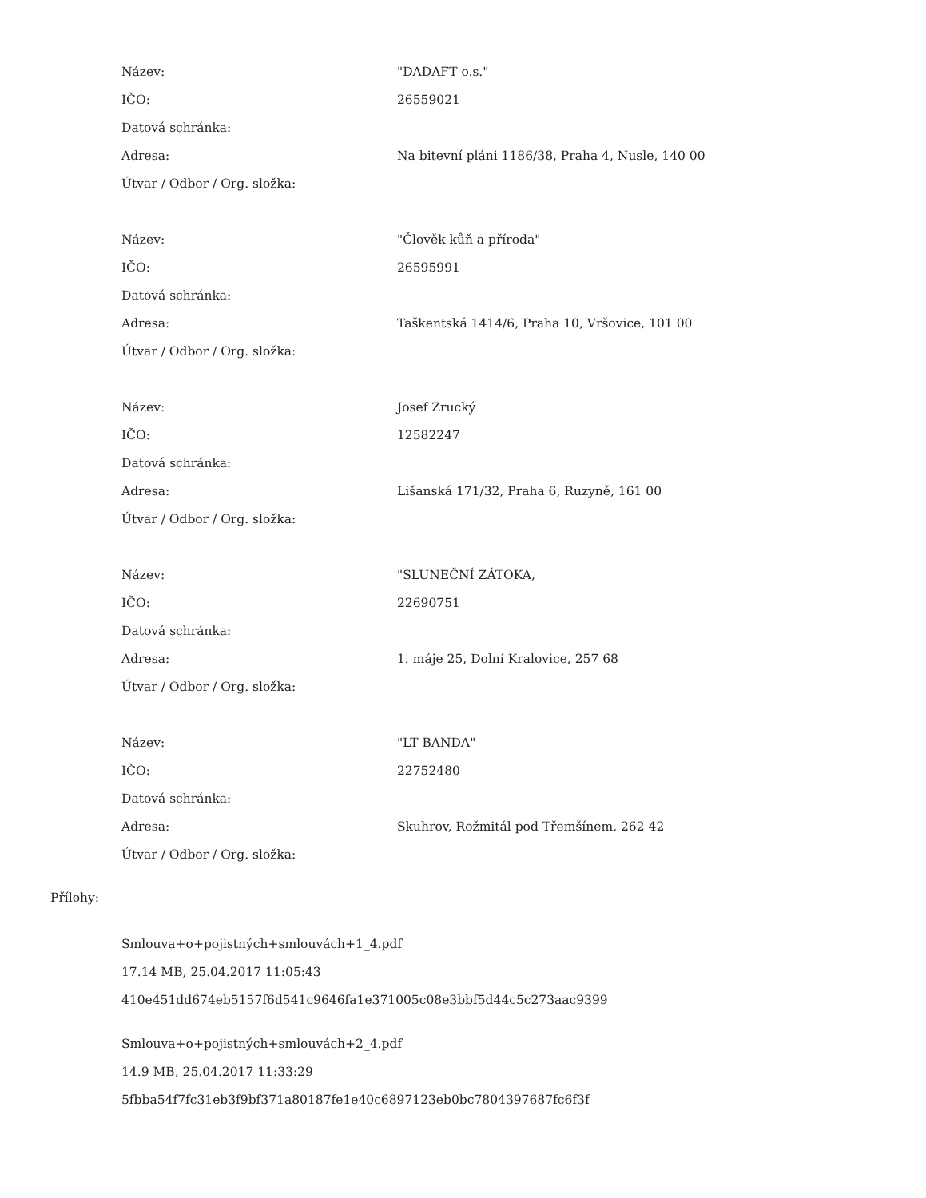| Název: | "DADAFT o.s." |
| IČO: | 26559021 |
| Datová schránka: | |
| Adresa: | Na bitevní pláni 1186/38, Praha 4, Nusle, 140 00 |
| Útvar / Odbor / Org. složka: | |
| Název: | "Člověk kůň a příroda" |
| IČO: | 26595991 |
| Datová schránka: | |
| Adresa: | Taškentská 1414/6, Praha 10, Vršovice, 101 00 |
| Útvar / Odbor / Org. složka: | |
| Název: | Josef Zrucký |
| IČO: | 12582247 |
| Datová schránka: | |
| Adresa: | Lišanská 171/32, Praha 6, Ruzyně, 161 00 |
| Útvar / Odbor / Org. složka: | |
| Název: | "SLUNEČNÍ ZÁTOKA, |
| IČO: | 22690751 |
| Datová schránka: | |
| Adresa: | 1. máje 25, Dolní Kralovice, 257 68 |
| Útvar / Odbor / Org. složka: | |
| Název: | "LT BANDA" |
| IČO: | 22752480 |
| Datová schránka: | |
| Adresa: | Skuhrov, Rožmitál pod Třemšínem, 262 42 |
| Útvar / Odbor / Org. složka: | |
Přílohy:
Smlouva+o+pojistných+smlouvách+1_4.pdf
17.14 MB, 25.04.2017 11:05:43
410e451dd674eb5157f6d541c9646fa1e371005c08e3bbf5d44c5c273aac9399
Smlouva+o+pojistných+smlouvách+2_4.pdf
14.9 MB, 25.04.2017 11:33:29
5fbba54f7fc31eb3f9bf371a80187fe1e40c6897123eb0bc7804397687fc6f3f